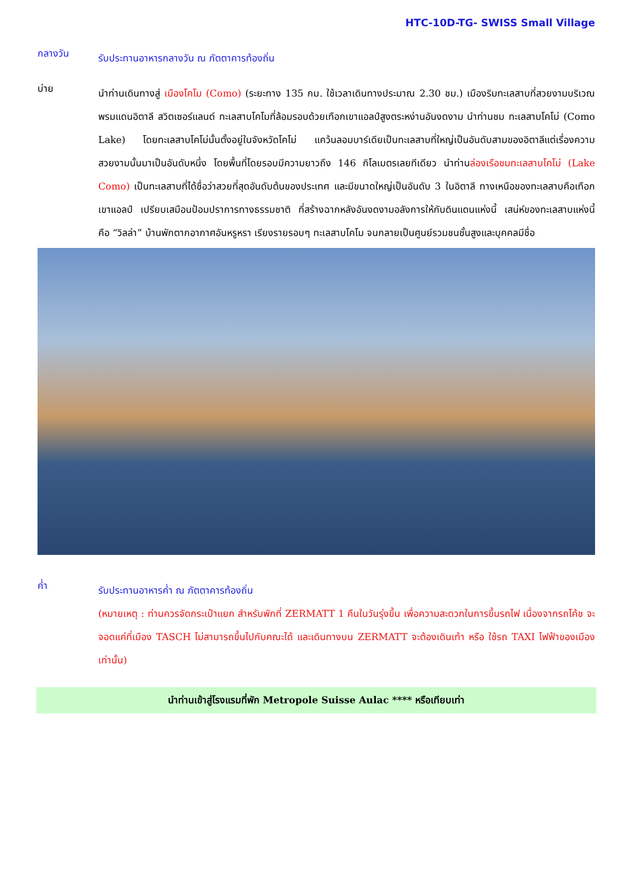HTC-10D-TG- SWISS Small Village
กลางวัน
รับประทานอาหารกลางวัน ณ ภัตตาคารท้องถิ่น
บ่าย
นำท่านเดินทางสู่ เมืองโคโม (Como) (ระยะทาง 135 กม. ใช้เวลาเดินทางประมาณ 2.30 ชม.) เมืองริมทะเลสาบที่สวยงามบริเวณพรมแดนอิตาลี สวิตเซอร์แลนด์ ทะเลสาบโคโมที่ล้อมรอบด้วยเทือกเขาแอลป์สูงตระหง่านอันงดงาม นำท่านชม ทะเลสาบโคโม่ (Como Lake) โดยทะเลสาบโคโม่นั้นตั้งอยู่ในจังหวัดโคโม่ แคว้นลอมบาร์เดียเป็นทะเลสาบที่ใหญ่เป็นอันดับสามของอิตาลีแต่เรื่องความสวยงามนั้นมาเป็นอันดับหนึ่ง โดยพื้นที่โดยรอบมีความยาวถึง 146 กิโลเมตรเลยทีเดียว นำท่านล่องเรือชมทะเลสาบโคโม่ (Lake Como) เป็นทะเลสาบที่ได้ชื่อว่าสวยที่สุดอันดับต้นของประเทศ และมีขนาดใหญ่เป็นอันดับ 3 ในอิตาลี ทางเหนือของทะเลสาบคือเทือกเขาแอลป์ เปรียบเสมือนป้อมปราการทางธรรมชาติ ที่สร้างฉากหลังอันงดงามอลังการให้กับดินแดนแห่งนี้ เสน่ห์ของทะเลสาบแห่งนี้ คือ “วิลล่า” บ้านพักตากอากาศอันหรูหรา เรียงรายรอบๆ ทะเลสาบโคโม จนกลายเป็นศูนย์รวมชนชั้นสูงและบุคคลมีชื่อ
ค่ำ
รับประทานอาหารค่ำ ณ ภัตตาคารท้องถิ่น
(หมายเหตุ : ท่านควรจัดกระเป๋าแยก สำหรับพักที่ ZERMATT 1 คืนในวันรุ่งขึ้น เพื่อความสะดวกในการขึ้นรถไฟ เนื่องจากรถโค้ช จะจอดแค่ที่เมือง TASCH ไม่สามารถขึ้นไปกับคณะได้ และเดินทางบน ZERMATT จะต้องเดินเท้า หรือ ใช้รถ TAXI ไฟฟ้าของเมืองเท่านั้น)
นำท่านเข้าสู่โรงแรมที่พัก Metropole Suisse Aulac **** หรือเทียบเท่า